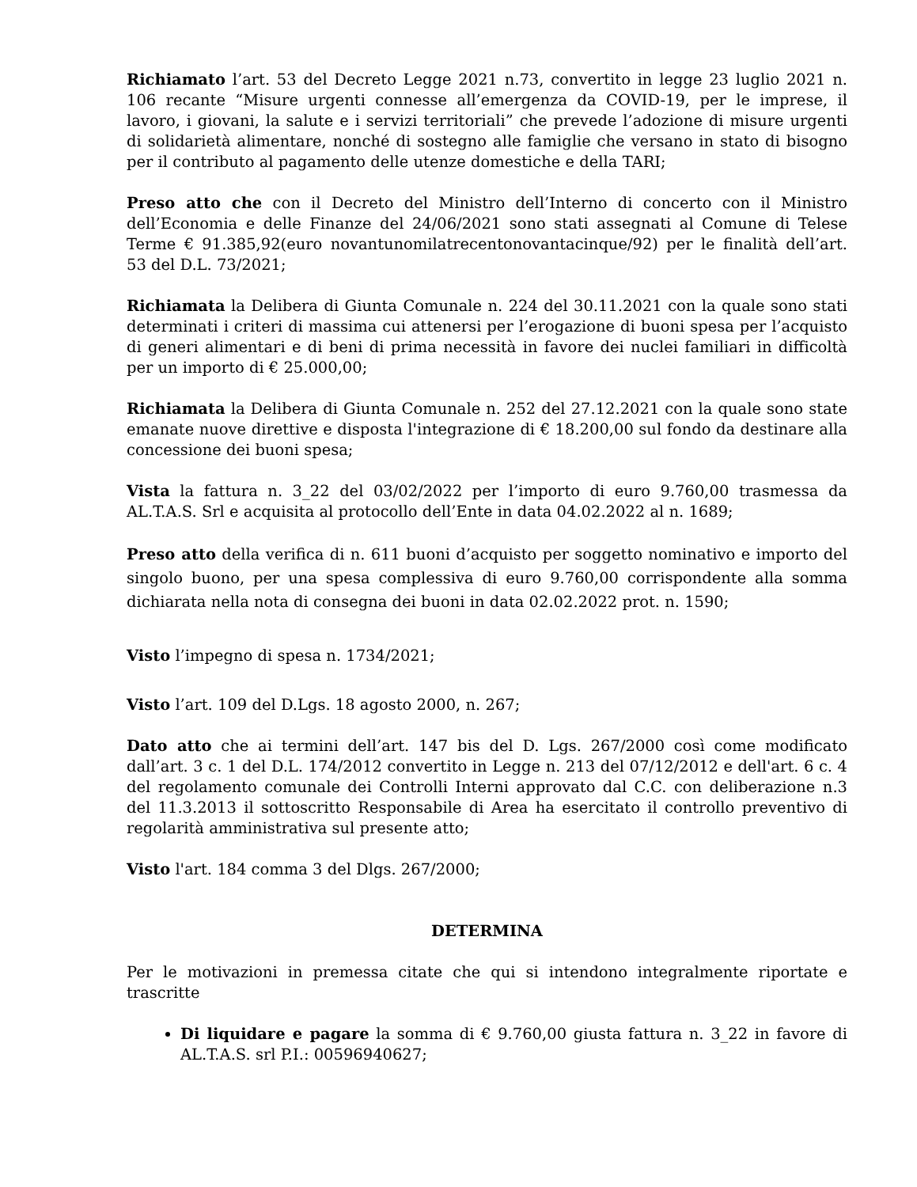Richiamato l’art. 53 del Decreto Legge 2021 n.73, convertito in legge 23 luglio 2021 n. 106 recante “Misure urgenti connesse all’emergenza da COVID-19, per le imprese, il lavoro, i giovani, la salute e i servizi territoriali” che prevede l’adozione di misure urgenti di solidarietà alimentare, nonché di sostegno alle famiglie che versano in stato di bisogno per il contributo al pagamento delle utenze domestiche e della TARI;
Preso atto che con il Decreto del Ministro dell’Interno di concerto con il Ministro dell’Economia e delle Finanze del 24/06/2021 sono stati assegnati al Comune di Telese Terme € 91.385,92(euro novantunomilatrecentonovantacinque/92) per le finalità dell’art. 53 del D.L. 73/2021;
Richiamata la Delibera di Giunta Comunale n. 224 del 30.11.2021 con la quale sono stati determinati i criteri di massima cui attenersi per l’erogazione di buoni spesa per l’acquisto di generi alimentari e di beni di prima necessità in favore dei nuclei familiari in difficoltà per un importo di € 25.000,00;
Richiamata la Delibera di Giunta Comunale n. 252 del 27.12.2021 con la quale sono state emanate nuove direttive e disposta l'integrazione di € 18.200,00 sul fondo da destinare alla concessione dei buoni spesa;
Vista la fattura n. 3_22 del 03/02/2022 per l’importo di euro 9.760,00 trasmessa da AL.T.A.S. Srl e acquisita al protocollo dell’Ente in data 04.02.2022 al n. 1689;
Preso atto della verifica di n. 611 buoni d’acquisto per soggetto nominativo e importo del singolo buono, per una spesa complessiva di euro 9.760,00 corrispondente alla somma dichiarata nella nota di consegna dei buoni in data 02.02.2022 prot. n. 1590;
Visto l’impegno di spesa n. 1734/2021;
Visto l’art. 109 del D.Lgs. 18 agosto 2000, n. 267;
Dato atto che ai termini dell’art. 147 bis del D. Lgs. 267/2000 così come modificato dall’art. 3 c. 1 del D.L. 174/2012 convertito in Legge n. 213 del 07/12/2012 e dell'art. 6 c. 4 del regolamento comunale dei Controlli Interni approvato dal C.C. con deliberazione n.3 del 11.3.2013 il sottoscritto Responsabile di Area ha esercitato il controllo preventivo di regolarità amministrativa sul presente atto;
Visto l'art. 184 comma 3 del Dlgs. 267/2000;
DETERMINA
Per le motivazioni in premessa citate che qui si intendono integralmente riportate e trascritte
Di liquidare e pagare la somma di € 9.760,00 giusta fattura n. 3_22 in favore di AL.T.A.S. srl P.I.: 00596940627;